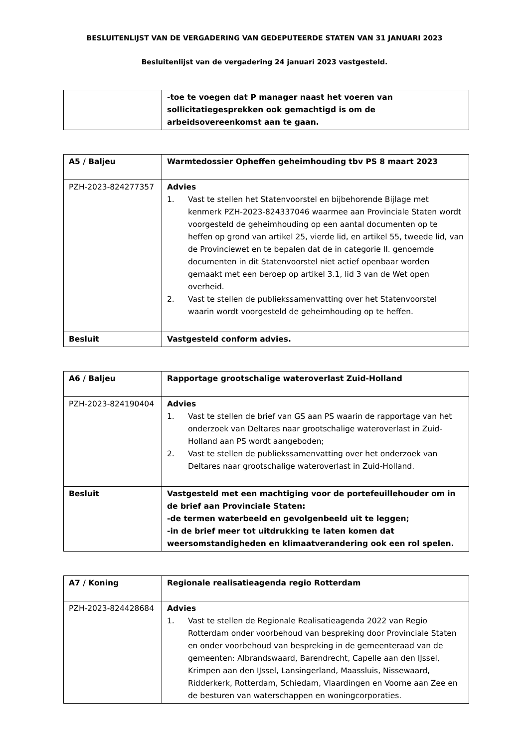BESLUITENLIJST VAN DE VERGADERING VAN GEDEPUTEERDE STATEN VAN 31 JANUARI 2023
Besluitenlijst van de vergadering 24 januari 2023 vastgesteld.
| | -toe te voegen dat P manager naast het voeren van sollicitatiegesprekken ook gemachtigd is om de arbeidsovereenkomst aan te gaan. |
| A5 / Baljeu | Warmtedossier Opheffen geheimhouding tbv PS 8 maart 2023 |
| PZH-2023-824277357 | Advies 1. Vast te stellen het Statenvoorstel en bijbehorende Bijlage met kenmerk PZH-2023-824337046 waarmee aan Provinciale Staten wordt voorgesteld de geheimhouding op een aantal documenten op te heffen op grond van artikel 25, vierde lid, en artikel 55, tweede lid, van de Provinciewet en te bepalen dat de in categorie II. genoemde documenten in dit Statenvoorstel niet actief openbaar worden gemaakt met een beroep op artikel 3.1, lid 3 van de Wet open overheid. 2. Vast te stellen de publiekssamenvatting over het Statenvoorstel waarin wordt voorgesteld de geheimhouding op te heffen. |
| Besluit | Vastgesteld conform advies. |
| A6 / Baljeu | Rapportage grootschalige wateroverlast Zuid-Holland |
| PZH-2023-824190404 | Advies 1. Vast te stellen de brief van GS aan PS waarin de rapportage van het onderzoek van Deltares naar grootschalige wateroverlast in Zuid-Holland aan PS wordt aangeboden; 2. Vast te stellen de publiekssamenvatting over het onderzoek van Deltares naar grootschalige wateroverlast in Zuid-Holland. |
| Besluit | Vastgesteld met een machtiging voor de portefeuillehouder om in de brief aan Provinciale Staten: -de termen waterbeeld en gevolgenbeeld uit te leggen; -in de brief meer tot uitdrukking te laten komen dat weersomstandigheden en klimaatverandering ook een rol spelen. |
| A7 / Koning | Regionale realisatieagenda regio Rotterdam |
| PZH-2023-824428684 | Advies 1. Vast te stellen de Regionale Realisatieagenda 2022 van Regio Rotterdam onder voorbehoud van bespreking door Provinciale Staten en onder voorbehoud van bespreking in de gemeenteraad van de gemeenten: Albrandswaard, Barendrecht, Capelle aan den IJssel, Krimpen aan den IJssel, Lansingerland, Maassluis, Nissewaard, Ridderkerk, Rotterdam, Schiedam, Vlaardingen en Voorne aan Zee en de besturen van waterschappen en woningcorporaties. |